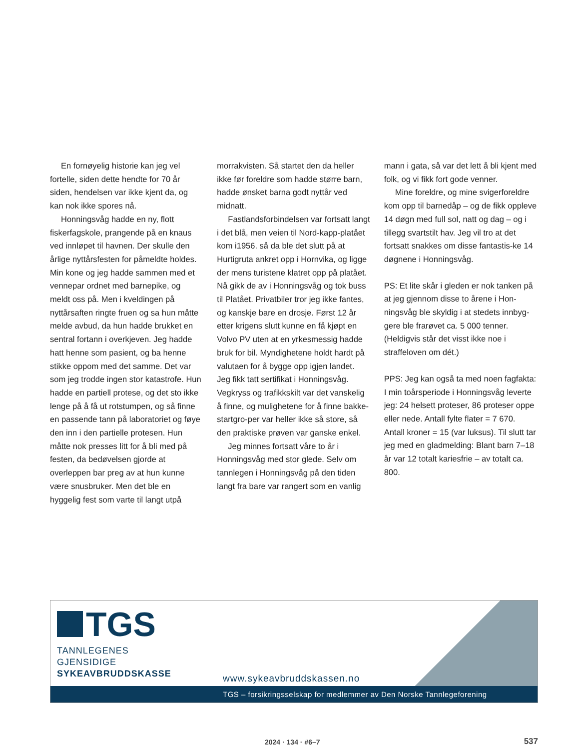En fornøyelig historie kan jeg vel fortelle, siden dette hendte for 70 år siden, hendelsen var ikke kjent da, og kan nok ikke spores nå.
Honningsvåg hadde en ny, flott fiskerfagskole, prangende på en knaus ved innløpet til havnen. Der skulle den årlige nyttårsfesten for påmeldte holdes. Min kone og jeg hadde sammen med et vennepar ordnet med barnepike, og meldt oss på. Men i kveldingen på nyttårsaften ringte fruen og sa hun måtte melde avbud, da hun hadde brukket en sentral fortann i overkjeven. Jeg hadde hatt henne som pasient, og ba henne stikke oppom med det samme. Det var som jeg trodde ingen stor katastrofe. Hun hadde en partiell protese, og det sto ikke lenge på å få ut rotstumpen, og så finne en passende tann på laboratoriet og føye den inn i den partielle protesen. Hun måtte nok presses litt for å bli med på festen, da bedøvelsen gjorde at overleppen bar preg av at hun kunne være snusbruker. Men det ble en hyggelig fest som varte til langt utpå
morrakvisten. Så startet den da heller ikke før foreldre som hadde større barn, hadde ønsket barna godt nyttår ved midnatt.
Fastlandsforbindelsen var fortsatt langt i det blå, men veien til Nord-kapp-platået kom i1956. så da ble det slutt på at Hurtigruta ankret opp i Hornvika, og ligge der mens turistene klatret opp på platået. Nå gikk de av i Honningsvåg og tok buss til Platået. Privatbiler tror jeg ikke fantes, og kanskje bare en drosje. Først 12 år etter krigens slutt kunne en få kjøpt en Volvo PV uten at en yrkesmessig hadde bruk for bil. Myndighetene holdt hardt på valutaen for å bygge opp igjen landet. Jeg fikk tatt sertifikat i Honningsvåg. Vegkryss og trafikkskilt var det vanskelig å finne, og mulighetene for å finne bakke-startgro-per var heller ikke så store, så den praktiske prøven var ganske enkel.
Jeg minnes fortsatt våre to år i Honningsvåg med stor glede. Selv om tannlegen i Honningsvåg på den tiden langt fra bare var rangert som en vanlig
mann i gata, så var det lett å bli kjent med folk, og vi fikk fort gode venner.
Mine foreldre, og mine svigerforeldre kom opp til barnedåp – og de fikk oppleve 14 døgn med full sol, natt og dag – og i tillegg svartstilt hav. Jeg vil tro at det fortsatt snakkes om disse fantastis-ke 14 døgnene i Honningsvåg.
PS: Et lite skår i gleden er nok tanken på at jeg gjennom disse to årene i Hon-ningsvåg ble skyldig i at stedets innbyg-gere ble frarøvet ca. 5 000 tenner. (Heldigvis står det visst ikke noe i straffeloven om dét.)
PPS: Jeg kan også ta med noen fagfakta: I min toårsperiode i Honningsvåg leverte jeg: 24 helsett proteser, 86 proteser oppe eller nede. Antall fylte flater = 7 670. Antall kroner = 15 (var luksus). Til slutt tar jeg med en gladmelding: Blant barn 7–18 år var 12 totalt kariesfrie – av totalt ca. 800.
TGS
TANNLEGENES
GJENSIDIGE
SYKEAVBRUDDSKASSE
www.sykeavbruddskassen.no
TGS – forsikringsselskap for medlemmer av Den Norske Tannlegeforening
2024 · 134 · #6–7 537